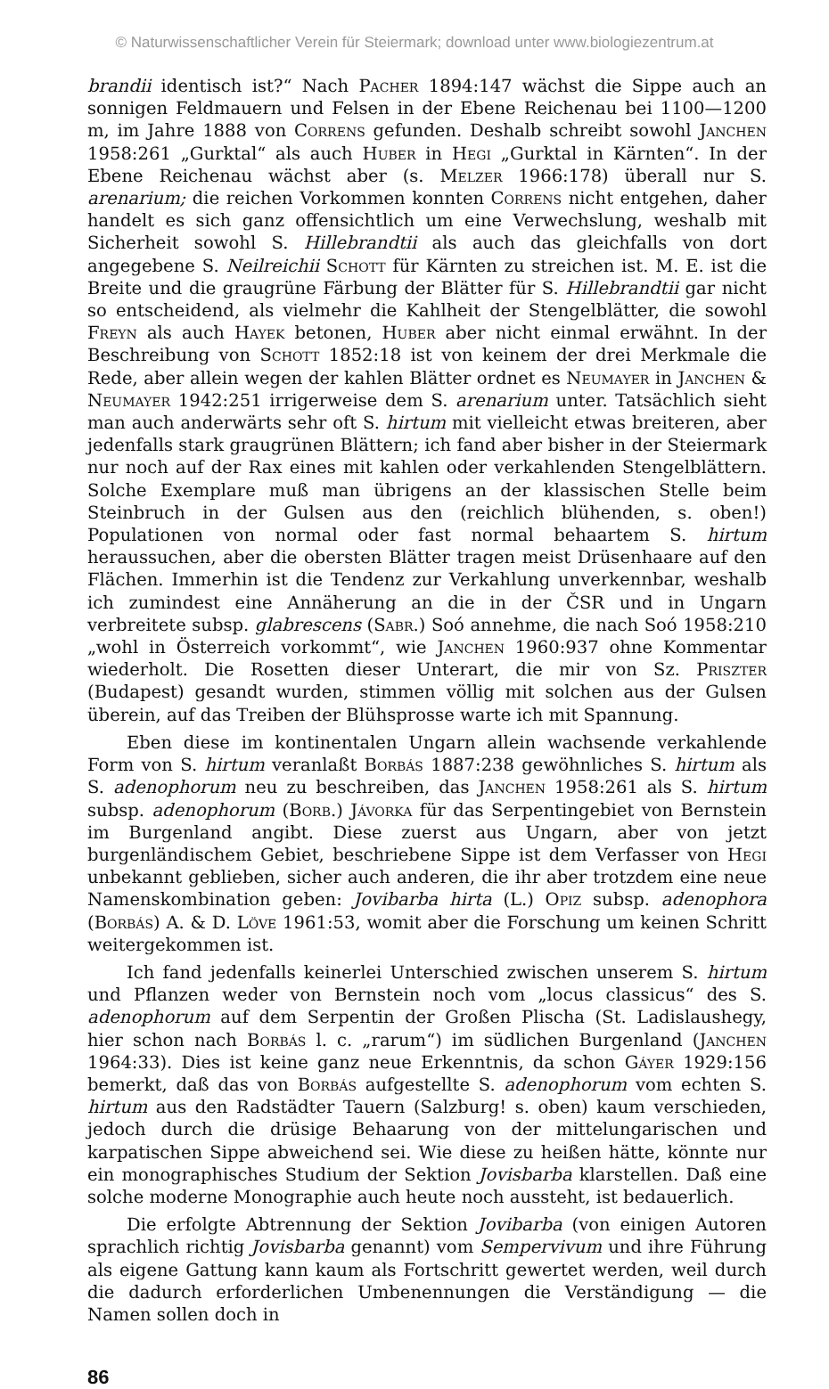© Naturwissenschaftlicher Verein für Steiermark; download unter www.biologiezentrum.at
brandii identisch ist?“ Nach Pacher 1894:147 wächst die Sippe auch an sonnigen Feldmauern und Felsen in der Ebene Reichenau bei 1100—1200 m, im Jahre 1888 von Correns gefunden. Deshalb schreibt sowohl Janchen 1958:261 „Gurktal“ als auch Huber in Hegi „Gurktal in Kärnten“. In der Ebene Reichenau wächst aber (s. Melzer 1966:178) überall nur S. arenarium; die reichen Vorkommen konnten Correns nicht entgehen, daher handelt es sich ganz offensichtlich um eine Verwechslung, weshalb mit Sicherheit sowohl S. Hillebrandtii als auch das gleichfalls von dort angegebene S. Neilreichii Schott für Kärnten zu streichen ist. M. E. ist die Breite und die graugrüne Färbung der Blätter für S. Hillebrandtii gar nicht so entscheidend, als vielmehr die Kahlheit der Stengelblätter, die sowohl Freyn als auch Hayek betonen, Huber aber nicht einmal erwähnt. In der Beschreibung von Schott 1852:18 ist von keinem der drei Merkmale die Rede, aber allein wegen der kahlen Blätter ordnet es Neumayer in Janchen & Neumayer 1942:251 irrigerweise dem S. arenarium unter. Tatsächlich sieht man auch anderwärts sehr oft S. hirtum mit vielleicht etwas breiteren, aber jedenfalls stark graugrünen Blättern; ich fand aber bisher in der Steiermark nur noch auf der Rax eines mit kahlen oder verkahlenden Stengelblättern. Solche Exemplare muß man übrigens an der klassischen Stelle beim Steinbruch in der Gulsen aus den (reichlich blühenden, s. oben!) Populationen von normal oder fast normal behaartem S. hirtum heraussuchen, aber die obersten Blätter tragen meist Drüsenhaare auf den Flächen. Immerhin ist die Tendenz zur Verkahlung unverkennbar, weshalb ich zumindest eine Annäherung an die in der ČSR und in Ungarn verbreitete subsp. glabrescens (Sabr.) Soó annehme, die nach Soó 1958:210 „wohl in Österreich vorkommt“, wie Janchen 1960:937 ohne Kommentar wiederholt. Die Rosetten dieser Unterart, die mir von Sz. Priszter (Budapest) gesandt wurden, stimmen völlig mit solchen aus der Gulsen überein, auf das Treiben der Blühsprosse warte ich mit Spannung.
Eben diese im kontinentalen Ungarn allein wachsende verkahlende Form von S. hirtum veranlaßt Borbás 1887:238 gewöhnliches S. hirtum als S. adenophorum neu zu beschreiben, das Janchen 1958:261 als S. hirtum subsp. adenophorum (Borb.) Jávorka für das Serpentingebiet von Bernstein im Burgenland angibt. Diese zuerst aus Ungarn, aber von jetzt burgenländischem Gebiet, beschriebene Sippe ist dem Verfasser von Hegi unbekannt geblieben, sicher auch anderen, die ihr aber trotzdem eine neue Namenskombination geben: Jovibarba hirta (L.) Opiz subsp. adenophora (Borbás) A. & D. Löve 1961:53, womit aber die Forschung um keinen Schritt weitergekommen ist.
Ich fand jedenfalls keinerlei Unterschied zwischen unserem S. hirtum und Pflanzen weder von Bernstein noch vom „locus classicus“ des S. adenophorum auf dem Serpentin der Großen Plischa (St. Ladislaushegy, hier schon nach Borbás l. c. „rarum“) im südlichen Burgenland (Janchen 1964:33). Dies ist keine ganz neue Erkenntnis, da schon Gáyer 1929:156 bemerkt, daß das von Borbás aufgestellte S. adenophorum vom echten S. hirtum aus den Radstädter Tauern (Salzburg! s. oben) kaum verschieden, jedoch durch die drüsige Behaarung von der mittelungarischen und karpatischen Sippe abweichend sei. Wie diese zu heißen hätte, könnte nur ein monographisches Studium der Sektion Jovisbarba klarstellen. Daß eine solche moderne Monographie auch heute noch aussteht, ist bedauerlich.
Die erfolgte Abtrennung der Sektion Jovibarba (von einigen Autoren sprachlich richtig Jovisbarba genannt) vom Sempervivum und ihre Führung als eigene Gattung kann kaum als Fortschritt gewertet werden, weil durch die dadurch erforderlichen Umbenennungen die Verständigung — die Namen sollen doch in
86